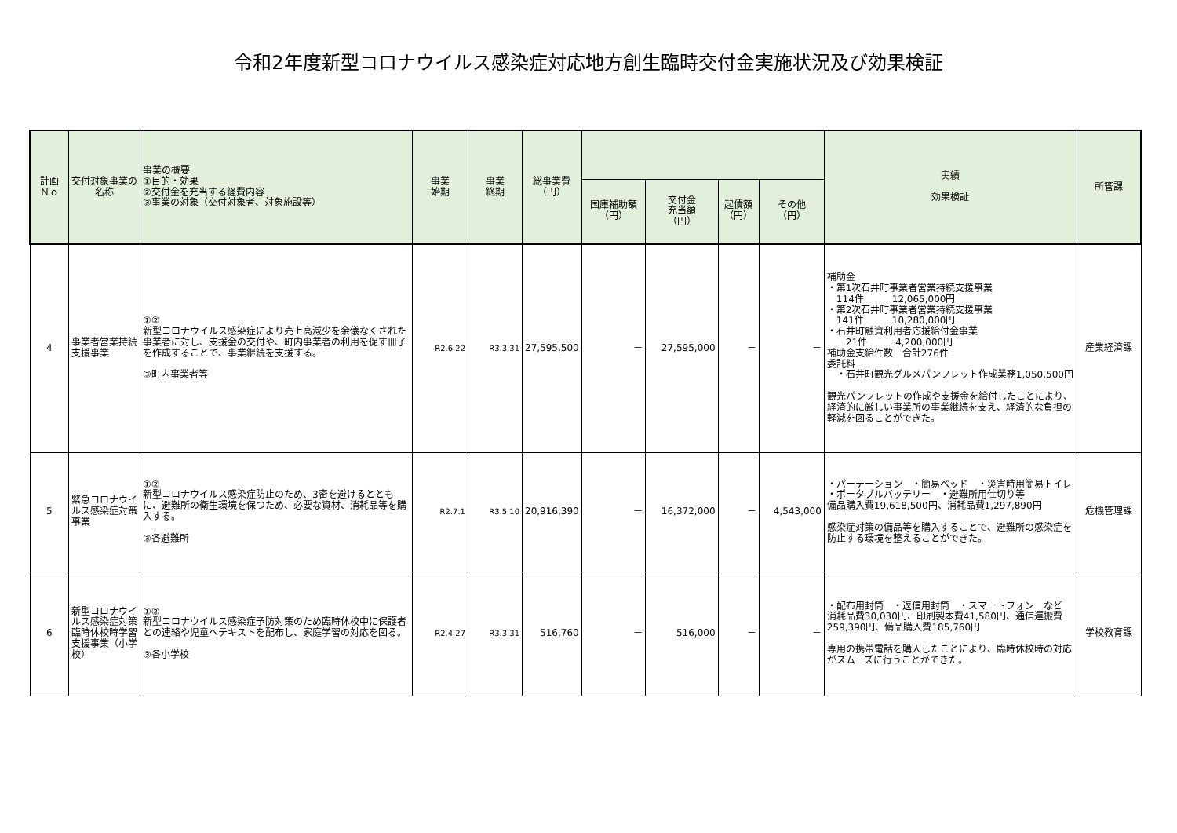令和2年度新型コロナウイルス感染症対応地方創生臨時交付金実施状況及び効果検証
| 計画 Ｎｏ | 交付対象事業の名称 | 事業の概要 ①目的・効果 ②交付金を充当する経費内容 ③事業の対象（交付対象者、対象施設等） | 事業 始期 | 事業 終期 | 総事業費 （円） | | | | | 実績 効果検証 | 所管課 |
| --- | --- | --- | --- | --- | --- | --- | --- | --- | --- | --- | --- |
| | | | | | | 国庫補助額 （円） | 交付金 充当額 （円） | 起債額 （円） | その他 （円） | | |
| 4 | 事業者営業持続支援事業 | ①② 新型コロナウイルス感染症により売上高減少を余儀なくされた事業者に対し、支援金の交付や、町内事業者の利用を促す冊子を作成することで、事業継続を支援する。 ③町内事業者等 | R2.6.22 | R3.3.31 | 27,595,500 | － | 27,595,000 | － | － | 補助金 ・第1次石井町事業者営業持続支援事業 114件 12,065,000円 ・第2次石井町事業者営業持続支援事業 141件 10,280,000円 ・石井町融資利用者応援給付金事業 21件 4,200,000円 補助金支給件数 合計276件 委託料 ・石井町観光グルメパンフレット作成業務1,050,500円 観光パンフレットの作成や支援金を給付したことにより、経済的に厳しい事業所の事業継続を支え、経済的な負担の軽減を図ることができた。 | 産業経済課 |
| 5 | 緊急コロナウイルス感染症対策事業 | ①② 新型コロナウイルス感染症防止のため、3密を避けるとともに、避難所の衛生環境を保つため、必要な資材、消耗品等を購入する。 ③各避難所 | R2.7.1 | R3.5.10 | 20,916,390 | － | 16,372,000 | － | 4,543,000 | ・パーテーション ・簡易ベッド ・災害時用簡易トイレ ・ポータブルバッテリー ・避難所用仕切り等 備品購入費19,618,500円、消耗品費1,297,890円 感染症対策の備品等を購入することで、避難所の感染症を防止する環境を整えることができた。 | 危機管理課 |
| 6 | 新型コロナウイルス感染症対策臨時休校時学習支援事業（小学校） | ①② 新型コロナウイルス感染症予防対策のため臨時休校中に保護者との連絡や児童へテキストを配布し、家庭学習の対応を図る。 ③各小学校 | R2.4.27 | R3.3.31 | 516,760 | － | 516,000 | － | － | ・配布用封筒 ・返信用封筒 ・スマートフォン など 消耗品費30,030円、印刷製本費41,580円、通信運搬費259,390円、備品購入費185,760円 専用の携帯電話を購入したことにより、臨時休校時の対応がスムーズに行うことができた。 | 学校教育課 |